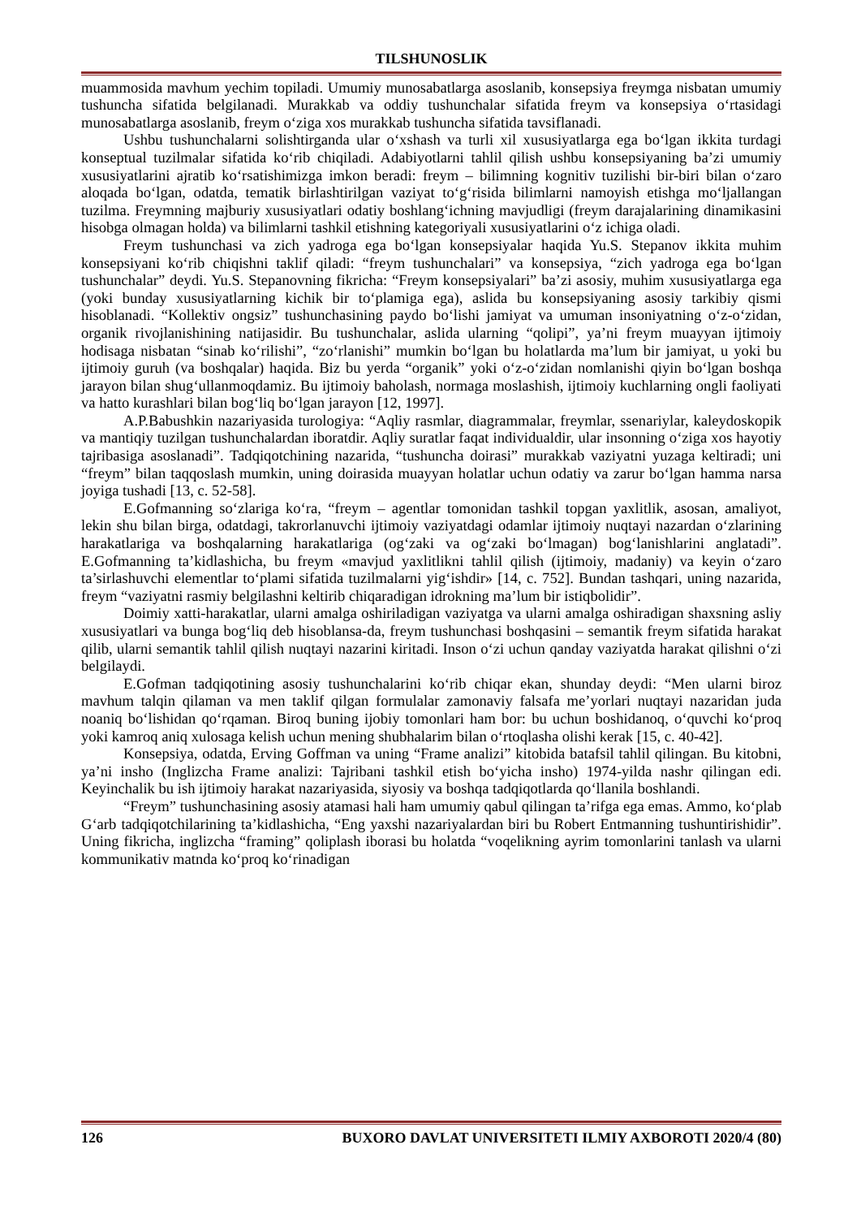TILSHUNOSLIK
muammosida mavhum yechim topiladi. Umumiy munosabatlarga asoslanib, konsepsiya freymga nisbatan umumiy tushuncha sifatida belgilanadi. Murakkab va oddiy tushunchalar sifatida freym va konsepsiya o‘rtasidagi munosabatlarga asoslanib, freym o‘ziga xos murakkab tushuncha sifatida tavsiflanadi.
Ushbu tushunchalarni solishtirganda ular o‘xshash va turli xil xususiyatlarga ega bo‘lgan ikkita turdagi konseptual tuzilmalar sifatida ko‘rib chiqiladi. Adabiyotlarni tahlil qilish ushbu konsepsiyaning ba’zi umumiy xususiyatlarini ajratib ko‘rsatishimizga imkon beradi: freym – bilimning kognitiv tuzilishi bir-biri bilan o‘zaro aloqada bo‘lgan, odatda, tematik birlashtirilgan vaziyat to‘g‘risida bilimlarni namoyish etishga mo‘ljallangan tuzilma. Freymning majburiy xususiyatlari odatiy boshlang‘ichning mavjudligi (freym darajalarining dinamikasini hisobga olmagan holda) va bilimlarni tashkil etishning kategoriyali xususiyatlarini o‘z ichiga oladi.
Freym tushunchasi va zich yadroga ega bo‘lgan konsepsiyalar haqida Yu.S. Stepanov ikkita muhim konsepsiyani ko‘rib chiqishni taklif qiladi: “freym tushunchalari” va konsepsiya, “zich yadroga ega bo‘lgan tushunchalar” deydi. Yu.S. Stepanovning fikricha: “Freym konsepsiyalari” ba’zi asosiy, muhim xususiyatlarga ega (yoki bunday xususiyatlarning kichik bir to‘plamiga ega), aslida bu konsepsiyaning asosiy tarkibiy qismi hisoblanadi. “Kollektiv ongsiz” tushunchasining paydo bo‘lishi jamiyat va umuman insoniyatning o‘z-o‘zidan, organik rivojlanishining natijasidir. Bu tushunchalar, aslida ularning “qolipi”, ya’ni freym muayyan ijtimoiy hodisaga nisbatan “sinab ko‘rilishi”, “zo‘rlanishi” mumkin bo‘lgan bu holatlarda ma’lum bir jamiyat, u yoki bu ijtimoiy guruh (va boshqalar) haqida. Biz bu yerda “organik” yoki o‘z-o‘zidan nomlanishi qiyin bo‘lgan boshqa jarayon bilan shug‘ullanmoqdamiz. Bu ijtimoiy baholash, normaga moslashish, ijtimoiy kuchlarning ongli faoliyati va hatto kurashlari bilan bog‘liq bo‘lgan jarayon [12, 1997].
A.P.Babushkin nazariyasida turologiya: “Aqliy rasmlar, diagrammalar, freymlar, ssenariylar, kaleydoskopik va mantiqiy tuzilgan tushunchalardan iboratdir. Aqliy suratlar faqat individualdir, ular insonning o‘ziga xos hayotiy tajribasiga asoslanadi”. Tadqiqotchining nazarida, “tushuncha doirasi” murakkab vaziyatni yuzaga keltiradi; uni “freym” bilan taqqoslash mumkin, uning doirasida muayyan holatlar uchun odatiy va zarur bo‘lgan hamma narsa joyiga tushadi [13, c. 52-58].
E.Gofmanning so‘zlariga ko‘ra, “freym – agentlar tomonidan tashkil topgan yaxlitlik, asosan, amaliyot, lekin shu bilan birga, odatdagi, takrorlanuvchi ijtimoiy vaziyatdagi odamlar ijtimoiy nuqtayi nazardan o‘zlarining harakatlariga va boshqalarning harakatlariga (og‘zaki va og‘zaki bo‘lmagan) bog‘lanishlarini anglatadi”. E.Gofmanning ta’kidlashicha, bu freym «mavjud yaxlitlikni tahlil qilish (ijtimoiy, madaniy) va keyin o‘zaro ta’sirlashuvchi elementlar to‘plami sifatida tuzilmalarni yig‘ishdir» [14, c. 752]. Bundan tashqari, uning nazarida, freym “vaziyatni rasmiy belgilashni keltirib chiqaradigan idrokning ma’lum bir istiqbolidir”.
Doimiy xatti-harakatlar, ularni amalga oshiriladigan vaziyatga va ularni amalga oshiradigan shaxsning asliy xususiyatlari va bunga bog‘liq deb hisoblansa-da, freym tushunchasi boshqasini – semantik freym sifatida harakat qilib, ularni semantik tahlil qilish nuqtayi nazarini kiritadi. Inson o‘zi uchun qanday vaziyatda harakat qilishni o‘zi belgilaydi.
E.Gofman tadqiqotining asosiy tushunchalarini ko‘rib chiqar ekan, shunday deydi: “Men ularni biroz mavhum talqin qilaman va men taklif qilgan formulalar zamonaviy falsafa me’yorlari nuqtayi nazaridan juda noaniq bo‘lishidan qo‘rqaman. Biroq buning ijobiy tomonlari ham bor: bu uchun boshidanoq, o‘quvchi ko‘proq yoki kamroq aniq xulosaga kelish uchun mening shubhalarim bilan o‘rtoqlasha olishi kerak [15, c. 40-42].
Konsepsiya, odatda, Erving Goffman va uning “Frame analizi” kitobida batafsil tahlil qilingan. Bu kitobni, ya’ni insho (Inglizcha Frame analizi: Tajribani tashkil etish bo‘yicha insho) 1974-yilda nashr qilingan edi. Keyinchalik bu ish ijtimoiy harakat nazariyasida, siyosiy va boshqa tadqiqotlarda qo‘llanila boshlandi.
“Freym” tushunchasining asosiy atamasi hali ham umumiy qabul qilingan ta’rifga ega emas. Ammo, ko‘plab G‘arb tadqiqotchilarining ta’kidlashicha, “Eng yaxshi nazariyalardan biri bu Robert Entmanning tushuntirishidir”. Uning fikricha, inglizcha “framing” qoliplash iborasi bu holatda “voqelikning ayrim tomonlarini tanlash va ularni kommunikativ matnda ko‘proq ko‘rinadigan
126 BUXORO DAVLAT UNIVERSITETI ILMIY AXBOROTI 2020/4 (80)